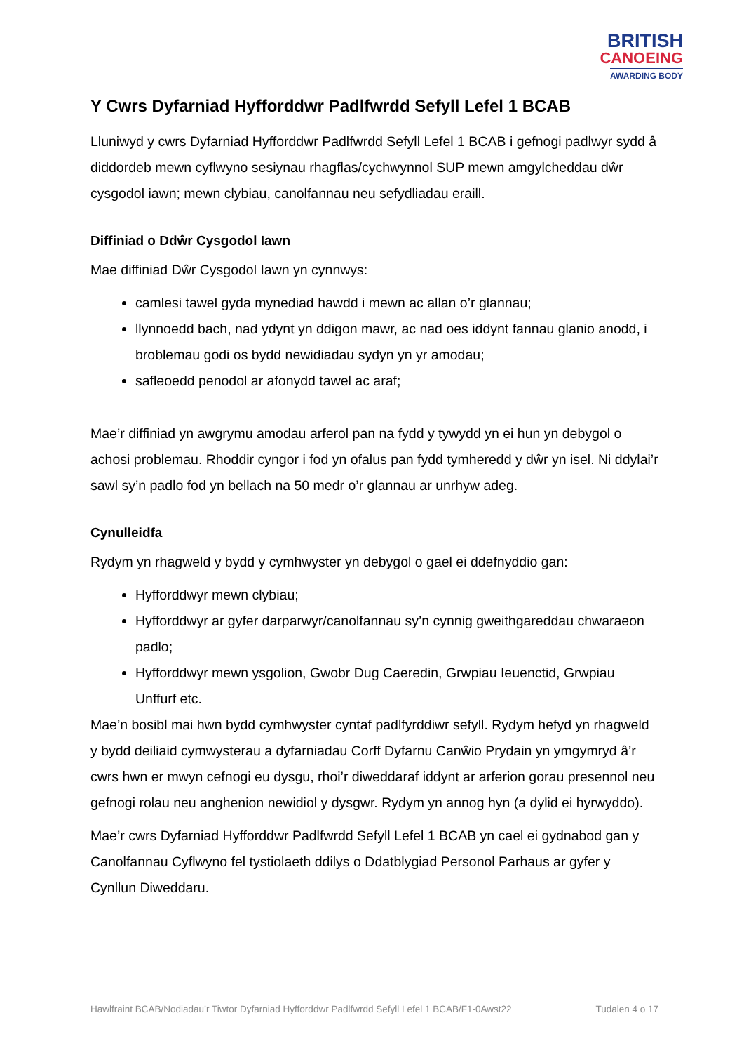BRITISH
CANOEING
AWARDING BODY
Y Cwrs Dyfarniad Hyfforddwr Padlfwrdd Sefyll Lefel 1 BCAB
Lluniwyd y cwrs Dyfarniad Hyfforddwr Padlfwrdd Sefyll Lefel 1 BCAB i gefnogi padlwyr sydd â diddordeb mewn cyflwyno sesiynau rhagflas/cychwynnol SUP mewn amgylcheddau dŵr cysgodol iawn; mewn clybiau, canolfannau neu sefydliadau eraill.
Diffiniad o Ddŵr Cysgodol Iawn
Mae diffiniad Dŵr Cysgodol Iawn yn cynnwys:
camlesi tawel gyda mynediad hawdd i mewn ac allan o’r glannau;
llynnoedd bach, nad ydynt yn ddigon mawr, ac nad oes iddynt fannau glanio anodd, i broblemau godi os bydd newidiadau sydyn yn yr amodau;
safleoedd penodol ar afonydd tawel ac araf;
Mae’r diffiniad yn awgrymu amodau arferol pan na fydd y tywydd yn ei hun yn debygol o achosi problemau. Rhoddir cyngor i fod yn ofalus pan fydd tymheredd y dŵr yn isel. Ni ddylai’r sawl sy’n padlo fod yn bellach na 50 medr o’r glannau ar unrhyw adeg.
Cynulleidfa
Rydym yn rhagweld y bydd y cymhwyster yn debygol o gael ei ddefnyddio gan:
Hyfforddwyr mewn clybiau;
Hyfforddwyr ar gyfer darparwyr/canolfannau sy’n cynnig gweithgareddau chwaraeon padlo;
Hyfforddwyr mewn ysgolion, Gwobr Dug Caeredin, Grwpiau Ieuenctid, Grwpiau Unffurf etc.
Mae’n bosibl mai hwn bydd cymhwyster cyntaf padlfyrddiwr sefyll. Rydym hefyd yn rhagweld y bydd deiliaid cymwysterau a dyfarniadau Corff Dyfarnu Canŵio Prydain yn ymgymryd â’r cwrs hwn er mwyn cefnogi eu dysgu, rhoi’r diweddaraf iddynt ar arferion gorau presennol neu gefnogi rolau neu anghenion newidiol y dysgwr. Rydym yn annog hyn (a dylid ei hyrwyddo).
Mae’r cwrs Dyfarniad Hyfforddwr Padlfwrdd Sefyll Lefel 1 BCAB yn cael ei gydnabod gan y Canolfannau Cyflwyno fel tystiolaeth ddilys o Ddatblygiad Personol Parhaus ar gyfer y Cynllun Diweddaru.
Hawlfraint BCAB/Nodiadau’r Tiwtor Dyfarniad Hyfforddwr Padlfwrdd Sefyll Lefel 1 BCAB/F1-0Awst22 Tudalen 4 o 17